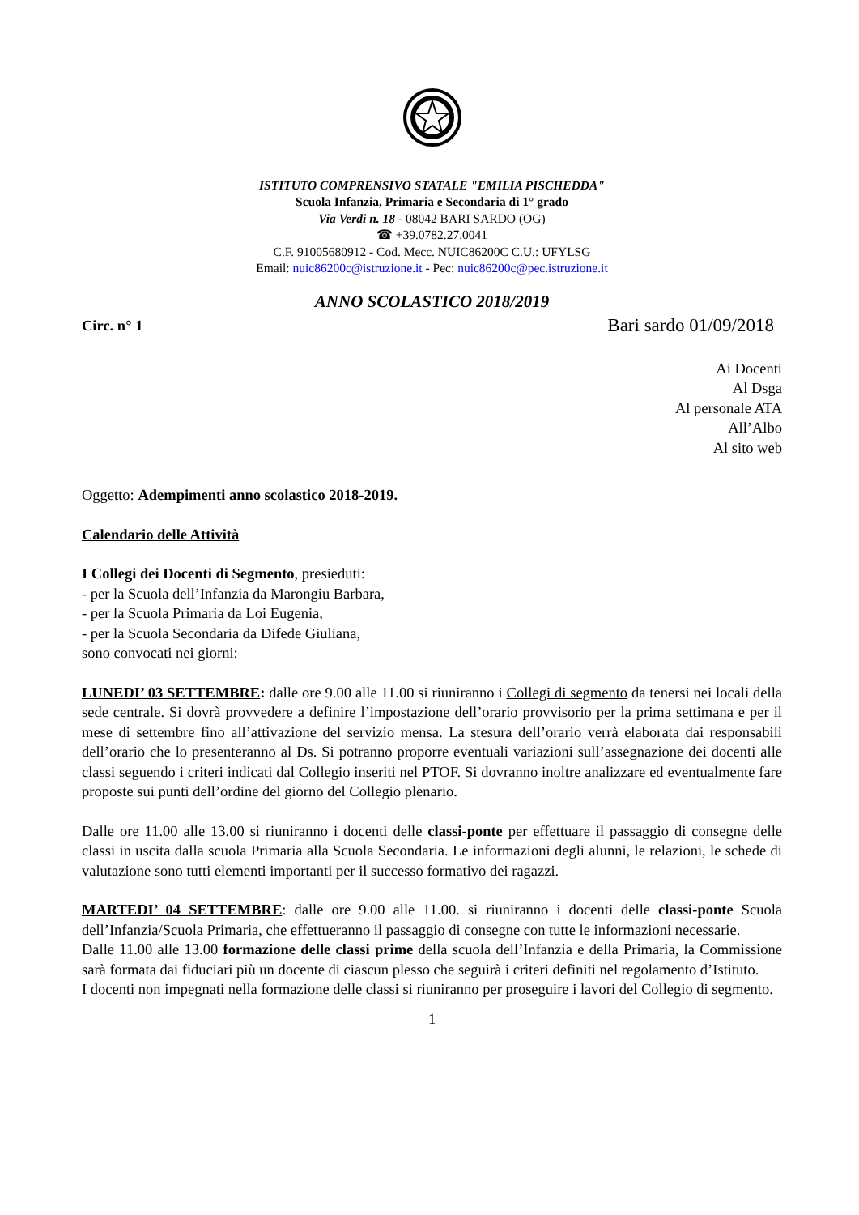ISTITUTO COMPRENSIVO STATALE "EMILIA PISCHEDDA"
Scuola Infanzia, Primaria e Secondaria di 1° grado
Via Verdi n. 18 - 08042 BARI SARDO (OG)
☎ +39.0782.27.0041
C.F. 91005680912 - Cod. Mecc. NUIC86200C C.U.: UFYLSG
Email: nuic86200c@istruzione.it - Pec: nuic86200c@pec.istruzione.it
ANNO SCOLASTICO 2018/2019
Circ. n° 1 Bari sardo 01/09/2018
Ai Docenti
Al Dsga
Al personale ATA
All’Albo
Al sito web
Oggetto: Adempimenti anno scolastico 2018-2019.
Calendario delle Attività
I Collegi dei Docenti di Segmento, presieduti:
- per la Scuola dell’Infanzia da Marongiu Barbara,
- per la Scuola Primaria da Loi Eugenia,
- per la Scuola Secondaria da Difede Giuliana,
sono convocati nei giorni:
LUNEDI’ 03 SETTEMBRE: dalle ore 9.00 alle 11.00 si riuniranno i Collegi di segmento da tenersi nei locali della sede centrale. Si dovrà provvedere a definire l’impostazione dell’orario provvisorio per la prima settimana e per il mese di settembre fino all’attivazione del servizio mensa. La stesura dell’orario verrà elaborata dai responsabili dell’orario che lo presenteranno al Ds. Si potranno proporre eventuali variazioni sull’assegnazione dei docenti alle classi seguendo i criteri indicati dal Collegio inseriti nel PTOF. Si dovranno inoltre analizzare ed eventualmente fare proposte sui punti dell’ordine del giorno del Collegio plenario.
Dalle ore 11.00 alle 13.00 si riuniranno i docenti delle classi-ponte per effettuare il passaggio di consegne delle classi in uscita dalla scuola Primaria alla Scuola Secondaria. Le informazioni degli alunni, le relazioni, le schede di valutazione sono tutti elementi importanti per il successo formativo dei ragazzi.
MARTEDI’ 04 SETTEMBRE: dalle ore 9.00 alle 11.00. si riuniranno i docenti delle classi-ponte Scuola dell’Infanzia/Scuola Primaria, che effettueranno il passaggio di consegne con tutte le informazioni necessarie.
Dalle 11.00 alle 13.00 formazione delle classi prime della scuola dell’Infanzia e della Primaria, la Commissione sarà formata dai fiduciari più un docente di ciascun plesso che seguirà i criteri definiti nel regolamento d’Istituto.
I docenti non impegnati nella formazione delle classi si riuniranno per proseguire i lavori del Collegio di segmento.
1